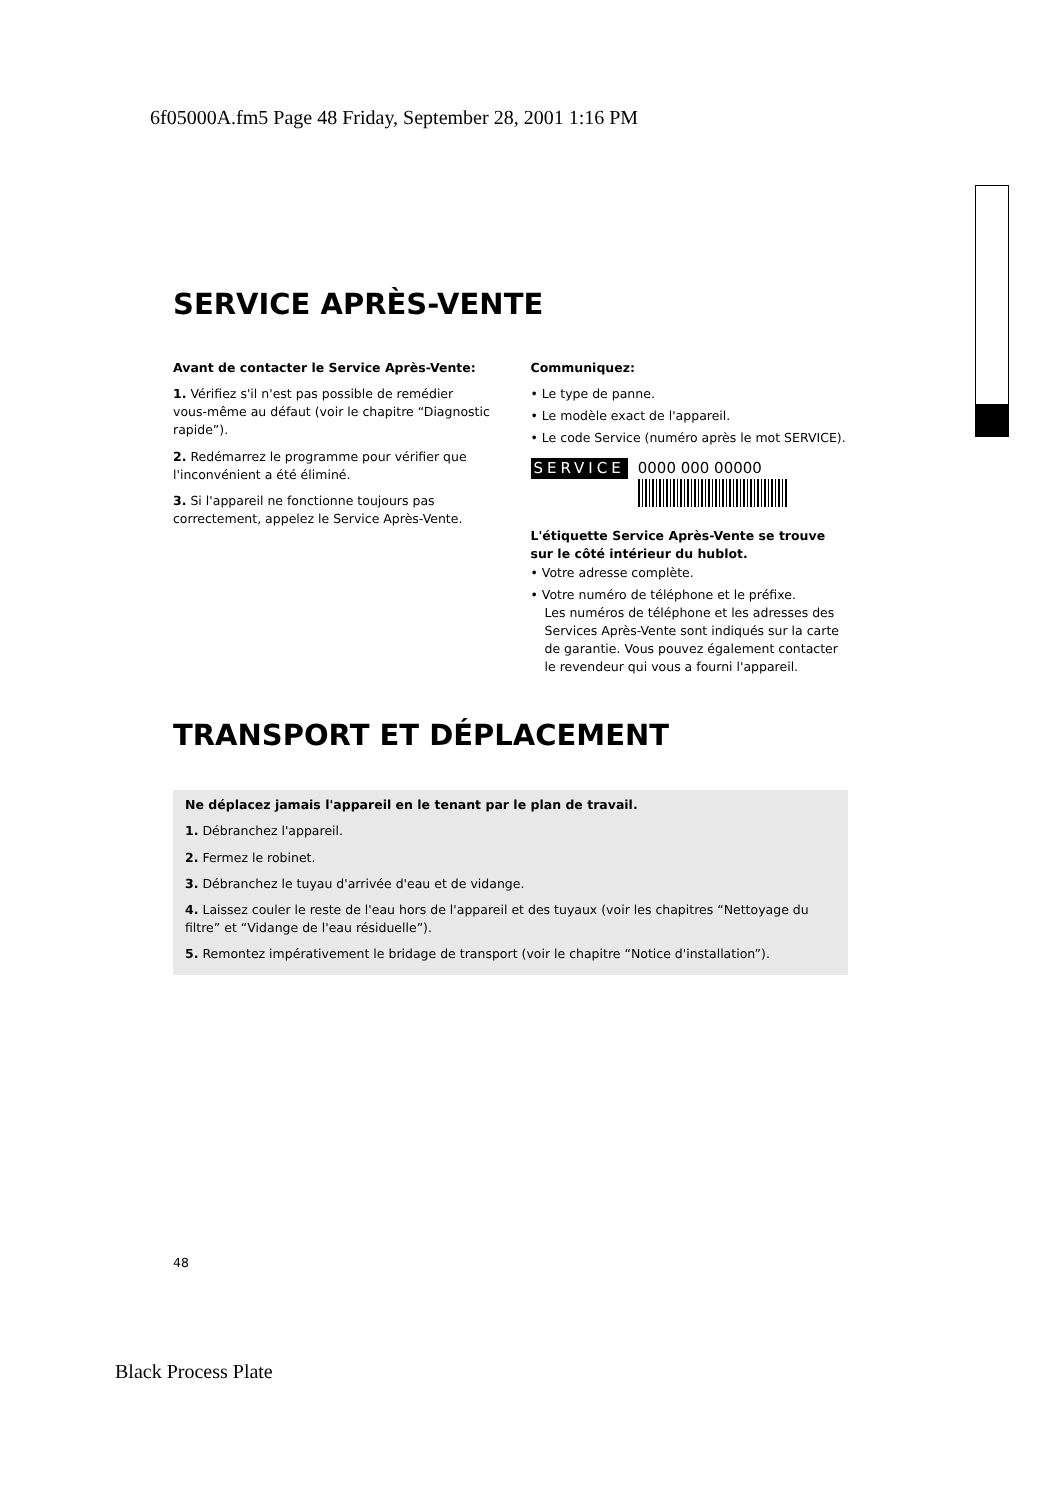6f05000A.fm5 Page 48 Friday, September 28, 2001 1:16 PM
SERVICE APRÈS-VENTE
Avant de contacter le Service Après-Vente:
1. Vérifiez s'il n'est pas possible de remédier vous-même au défaut (voir le chapitre “Diagnostic rapide”).
2. Redémarrez le programme pour vérifier que l'inconvénient a été éliminé.
3. Si l'appareil ne fonctionne toujours pas correctement, appelez le Service Après-Vente.
Communiquez:
• Le type de panne.
• Le modèle exact de l'appareil.
• Le code Service (numéro après le mot SERVICE).
SERVICE 0000 000 00000
L'étiquette Service Après-Vente se trouve sur le côté intérieur du hublot.
• Votre adresse complète.
• Votre numéro de téléphone et le préfixe.
Les numéros de téléphone et les adresses des Services Après-Vente sont indiqués sur la carte de garantie. Vous pouvez également contacter le revendeur qui vous a fourni l'appareil.
TRANSPORT ET DÉPLACEMENT
Ne déplacez jamais l'appareil en le tenant par le plan de travail.
1. Débranchez l'appareil.
2. Fermez le robinet.
3. Débranchez le tuyau d'arrivée d'eau et de vidange.
4. Laissez couler le reste de l'eau hors de l'appareil et des tuyaux (voir les chapitres “Nettoyage du filtre” et “Vidange de l'eau résiduelle”).
5. Remontez impérativement le bridage de transport (voir le chapitre “Notice d'installation”).
48
Black Process Plate